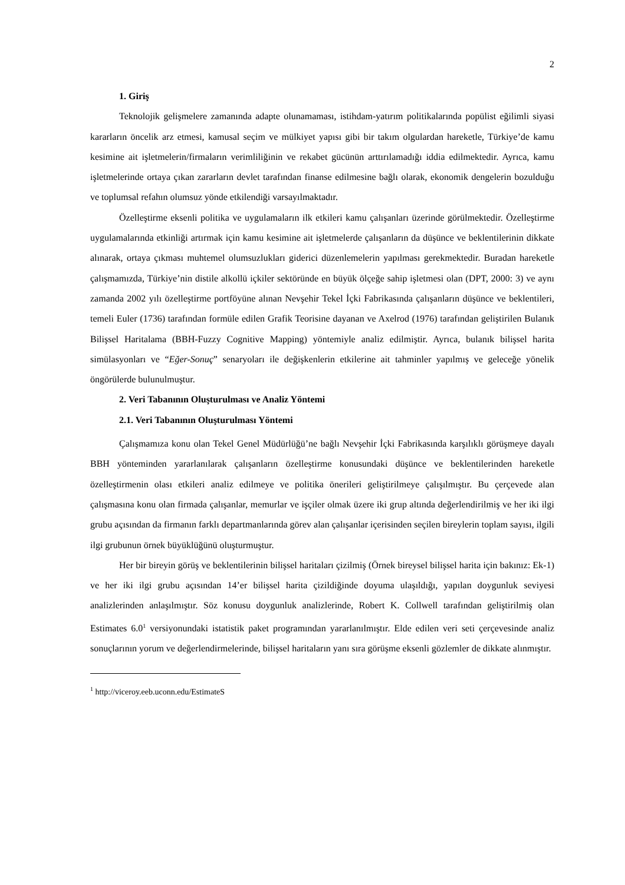2
1. Giriş
Teknolojik gelişmelere zamanında adapte olunamaması, istihdam-yatırım politikalarında popülist eğilimli siyasi kararların öncelik arz etmesi, kamusal seçim ve mülkiyet yapısı gibi bir takım olgulardan hareketle, Türkiye’de kamu kesimine ait işletmelerin/firmaların verimliliğinin ve rekabet gücünün arttırılamadığı iddia edilmektedir. Ayrıca, kamu işletmelerinde ortaya çıkan zararların devlet tarafından finanse edilmesine bağlı olarak, ekonomik dengelerin bozulduğu ve toplumsal refahın olumsuz yönde etkilendiği varsayılmaktadır.
Özelleştirme eksenli politika ve uygulamaların ilk etkileri kamu çalışanları üzerinde görülmektedir. Özelleştirme uygulamalarında etkinliği artırmak için kamu kesimine ait işletmelerde çalışanların da düşünce ve beklentilerinin dikkate alınarak, ortaya çıkması muhtemel olumsuzlukları giderici düzenlemelerin yapılması gerekmektedir. Buradan hareketle çalışmamızda, Türkiye’nin distile alkollü içkiler sektöründe en büyük ölçeğe sahip işletmesi olan (DPT, 2000: 3) ve aynı zamanda 2002 yılı özelleştirme portföyüne alınan Nevşehir Tekel İçki Fabrikasında çalışanların düşünce ve beklentileri, temeli Euler (1736) tarafından formüle edilen Grafik Teorisine dayanan ve Axelrod (1976) tarafından geliştirilen Bulanık Bilişsel Haritalama (BBH-Fuzzy Cognitive Mapping) yöntemiyle analiz edilmiştir. Ayrıca, bulanık bilişsel harita simülasyonları ve “Eğer-Sonuç” senaryoları ile değişkenlerin etkilerine ait tahminler yapılmış ve geleceğe yönelik öngörülerde bulunulmuştur.
2. Veri Tabanının Oluşturulması ve Analiz Yöntemi
2.1. Veri Tabanının Oluşturulması Yöntemi
Çalışmamıza konu olan Tekel Genel Müdürlüğü’ne bağlı Nevşehir İçki Fabrikasında karşılıklı görüşmeye dayalı BBH yönteminden yararlanılarak çalışanların özelleştirme konusundaki düşünce ve beklentilerinden hareketle özelleştirmenin olası etkileri analiz edilmeye ve politika önerileri geliştirilmeye çalışılmıştır. Bu çerçevede alan çalışmasına konu olan firmada çalışanlar, memurlar ve işçiler olmak üzere iki grup altında değerlendirilmiş ve her iki ilgi grubu açısından da firmanın farklı departmanlarında görev alan çalışanlar içerisinden seçilen bireylerin toplam sayısı, ilgili ilgi grubunun örnek büyüklüğünü oluşturmuştur.
Her bir bireyin görüş ve beklentilerinin bilişsel haritaları çizilmiş (Örnek bireysel bilişsel harita için bakınız: Ek-1) ve her iki ilgi grubu açısından 14’er bilişsel harita çizildiğinde doyuma ulaşıldığı, yapılan doygunluk seviyesi analizlerinden anlaşılmıştır. Söz konusu doygunluk analizlerinde, Robert K. Collwell tarafından geliştirilmiş olan Estimates 6.0<sup>1</sup> versiyonundaki istatistik paket programından yararlanılmıştır. Elde edilen veri seti çerçevesinde analiz sonuçlarının yorum ve değerlendirmelerinde, bilişsel haritaların yanı sıra görüşme eksenli gözlemler de dikkate alınmıştır.
<sup>1</sup> http://viceroy.eeb.uconn.edu/EstimateS